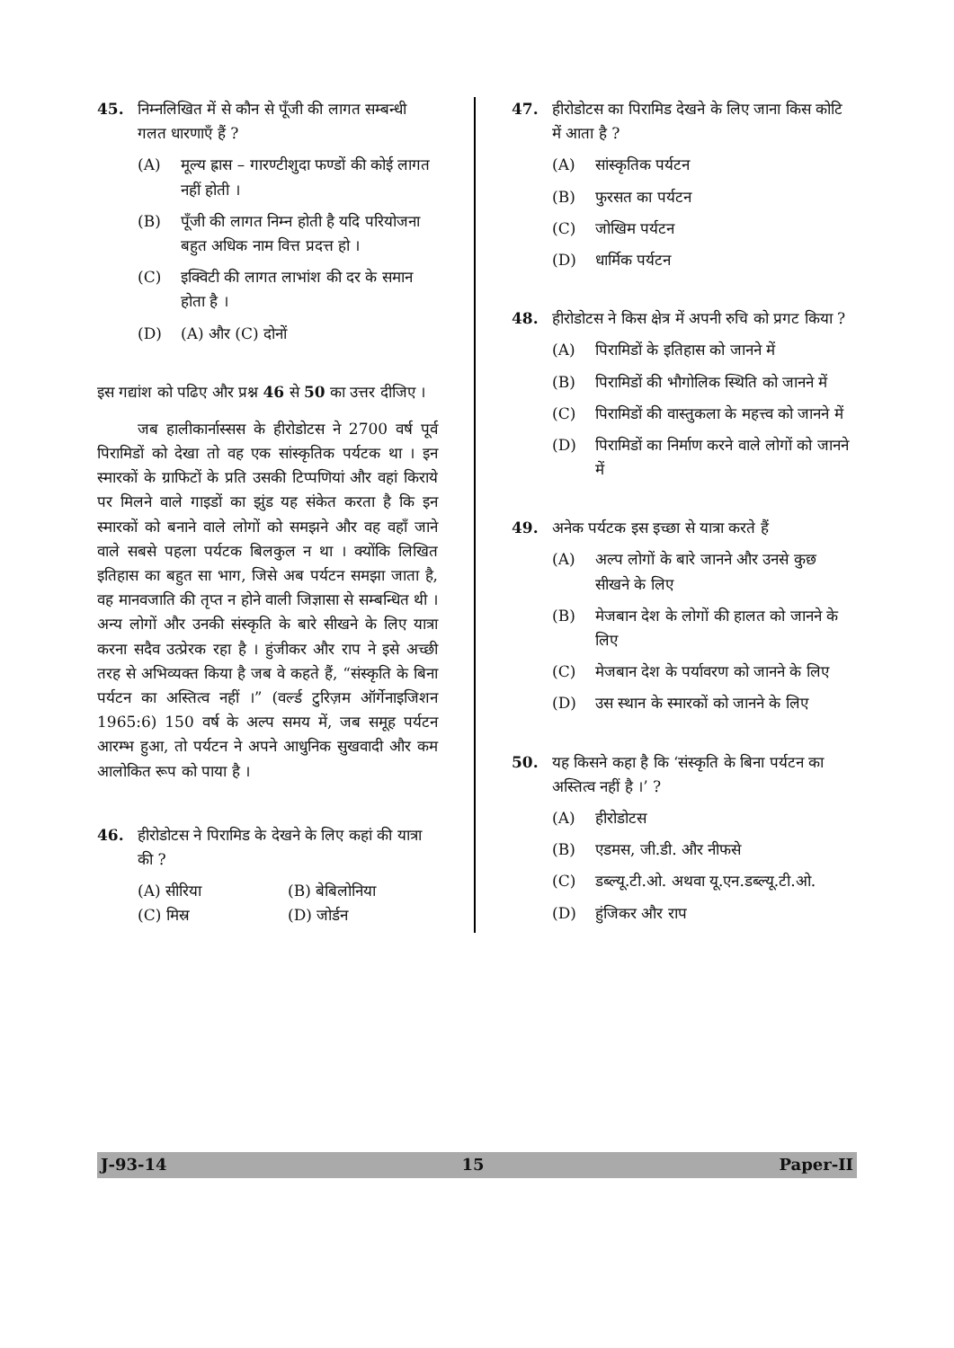45. निम्नलिखित में से कौन से पूँजी की लागत सम्बन्धी गलत धारणाएँ हैं ?
(A) मूल्य ह्रास – गारण्टीशुदा फण्डों की कोई लागत नहीं होती ।
(B) पूँजी की लागत निम्न होती है यदि परियोजना बहुत अधिक नाम वित्त प्रदत्त हो ।
(C) इक्विटी की लागत लाभांश की दर के समान होता है ।
(D) (A) और (C) दोनों
इस गद्यांश को पढिए और प्रश्न 46 से 50 का उत्तर दीजिए ।
जब हालीकार्नास्सस के हीरोडोटस ने 2700 वर्ष पूर्व पिरामिडों को देखा तो वह एक सांस्कृतिक पर्यटक था । इन स्मारकों के ग्राफिटों के प्रति उसकी टिप्पणियां और वहां किराये पर मिलने वाले गाइडों का झुंड यह संकेत करता है कि इन स्मारकों को बनाने वाले लोगों को समझने और वह वहाँ जाने वाले सबसे पहला पर्यटक बिलकुल न था । क्योंकि लिखित इतिहास का बहुत सा भाग, जिसे अब पर्यटन समझा जाता है, वह मानवजाति की तृप्त न होने वाली जिज्ञासा से सम्बन्धित थी । अन्य लोगों और उनकी संस्कृति के बारे सीखने के लिए यात्रा करना सदैव उत्प्रेरक रहा है । हुंजीकर और राप ने इसे अच्छी तरह से अभिव्यक्त किया है जब वे कहते हैं, “संस्कृति के बिना पर्यटन का अस्तित्व नहीं ।” (वर्ल्ड टुरिज़म ऑर्गेनाइजिशन 1965:6) 150 वर्ष के अल्प समय में, जब समूह पर्यटन आरम्भ हुआ, तो पर्यटन ने अपने आधुनिक सुखवादी और कम आलोकित रूप को पाया है ।
46. हीरोडोटस ने पिरामिड के देखने के लिए कहां की यात्रा की ?
(A) सीरिया (B) बेबिलोनिया
(C) मिस्र (D) जोर्डन
47. हीरोडोटस का पिरामिड देखने के लिए जाना किस कोटि में आता है ?
(A) सांस्कृतिक पर्यटन
(B) फुरसत का पर्यटन
(C) जोखिम पर्यटन
(D) धार्मिक पर्यटन
48. हीरोडोटस ने किस क्षेत्र में अपनी रुचि को प्रगट किया ?
(A) पिरामिडों के इतिहास को जानने में
(B) पिरामिडों की भौगोलिक स्थिति को जानने में
(C) पिरामिडों की वास्तुकला के महत्त्व को जानने में
(D) पिरामिडों का निर्माण करने वाले लोगों को जानने में
49. अनेक पर्यटक इस इच्छा से यात्रा करते हैं
(A) अल्प लोगों के बारे जानने और उनसे कुछ सीखने के लिए
(B) मेजबान देश के लोगों की हालत को जानने के लिए
(C) मेजबान देश के पर्यावरण को जानने के लिए
(D) उस स्थान के स्मारकों को जानने के लिए
50. यह किसने कहा है कि ‘संस्कृति के बिना पर्यटन का अस्तित्व नहीं है ।’ ?
(A) हीरोडोटस
(B) एडमस, जी.डी. और नीफसे
(C) डब्ल्यू.टी.ओ. अथवा यू.एन.डब्ल्यू.टी.ओ.
(D) हुंजिकर और राप
J-93-14 15 Paper-II